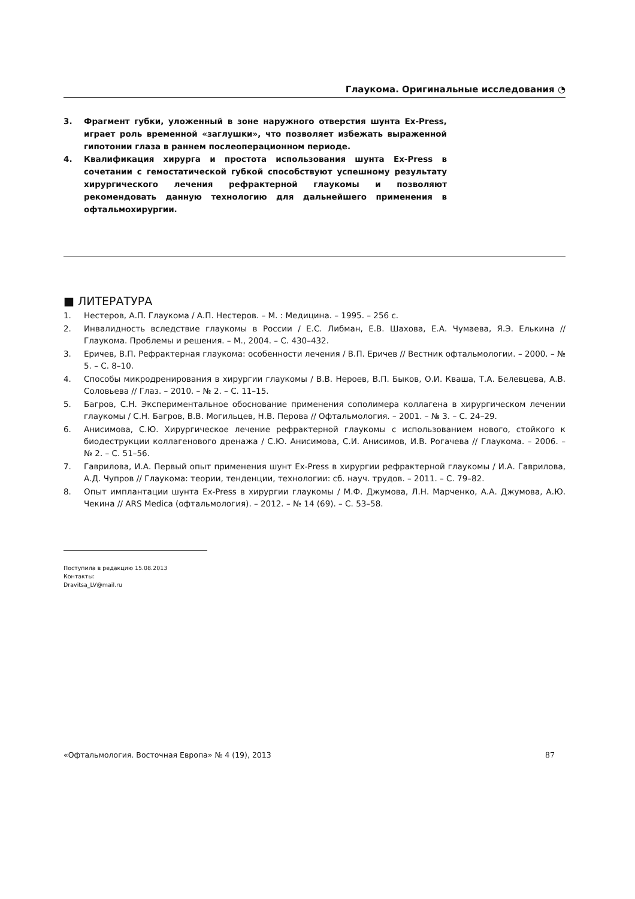Глаукома. Оригинальные исследования ◔
3. Фрагмент губки, уложенный в зоне наружного отверстия шунта Ex-Press, играет роль временной «заглушки», что позволяет избежать выраженной гипотонии глаза в раннем послеоперационном периоде.
4. Квалификация хирурга и простота использования шунта Ex-Press в сочетании с гемостатической губкой способствуют успешному результату хирургического лечения рефрактерной глаукомы и позволяют рекомендовать данную технологию для дальнейшего применения в офтальмохирургии.
■ ЛИТЕРАТУРА
1. Нестеров, А.П. Глаукома / А.П. Нестеров. – М. : Медицина. – 1995. – 256 с.
2. Инвалидность вследствие глаукомы в России / Е.С. Либман, Е.В. Шахова, Е.А. Чумаева, Я.Э. Елькина // Глаукома. Проблемы и решения. – М., 2004. – С. 430–432.
3. Еричев, В.П. Рефрактерная глаукома: особенности лечения / В.П. Еричев // Вестник офтальмологии. – 2000. – № 5. – С. 8–10.
4. Способы микродренирования в хирургии глаукомы / В.В. Нероев, В.П. Быков, О.И. Кваша, Т.А. Белевцева, А.В. Соловьева // Глаз. – 2010. – № 2. – С. 11–15.
5. Багров, С.Н. Экспериментальное обоснование применения сополимера коллагена в хирургическом лечении глаукомы / С.Н. Багров, В.В. Могильцев, Н.В. Перова // Офтальмология. – 2001. – № 3. – С. 24–29.
6. Анисимова, С.Ю. Хирургическое лечение рефрактерной глаукомы с использованием нового, стойкого к биодеструкции коллагенового дренажа / С.Ю. Анисимова, С.И. Анисимов, И.В. Рогачева // Глаукома. – 2006. – № 2. – С. 51–56.
7. Гаврилова, И.А. Первый опыт применения шунт Ex-Press в хирургии рефрактерной глаукомы / И.А. Гаврилова, А.Д. Чупров // Глаукома: теории, тенденции, технологии: сб. науч. трудов. – 2011. – С. 79–82.
8. Опыт имплантации шунта Ex-Press в хирургии глаукомы / М.Ф. Джумова, Л.Н. Марченко, А.А. Джумова, А.Ю. Чекина // ARS Medica (офтальмология). – 2012. – № 14 (69). – С. 53–58.
Поступила в редакцию 15.08.2013
Контакты:
Dravitsa_LV@mail.ru
«Офтальмология. Восточная Европа» № 4 (19), 2013 87